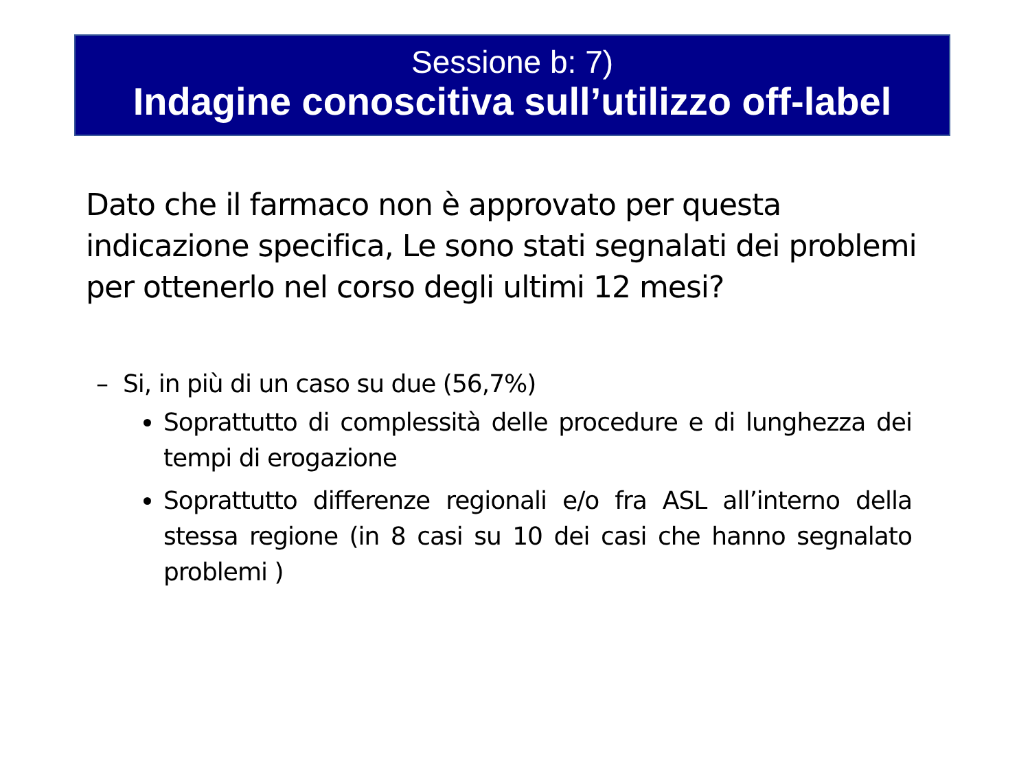Sessione b: 7)
Indagine conoscitiva sull’utilizzo off-label
Dato che il farmaco non è approvato per questa indicazione specifica, Le sono stati segnalati dei problemi per ottenerlo nel corso degli ultimi 12 mesi?
– Si, in più di un caso su due (56,7%)
Soprattutto di complessità delle procedure e di lunghezza dei tempi di erogazione
Soprattutto differenze regionali e/o fra ASL all’interno della stessa regione (in 8 casi su 10 dei casi che hanno segnalato problemi )